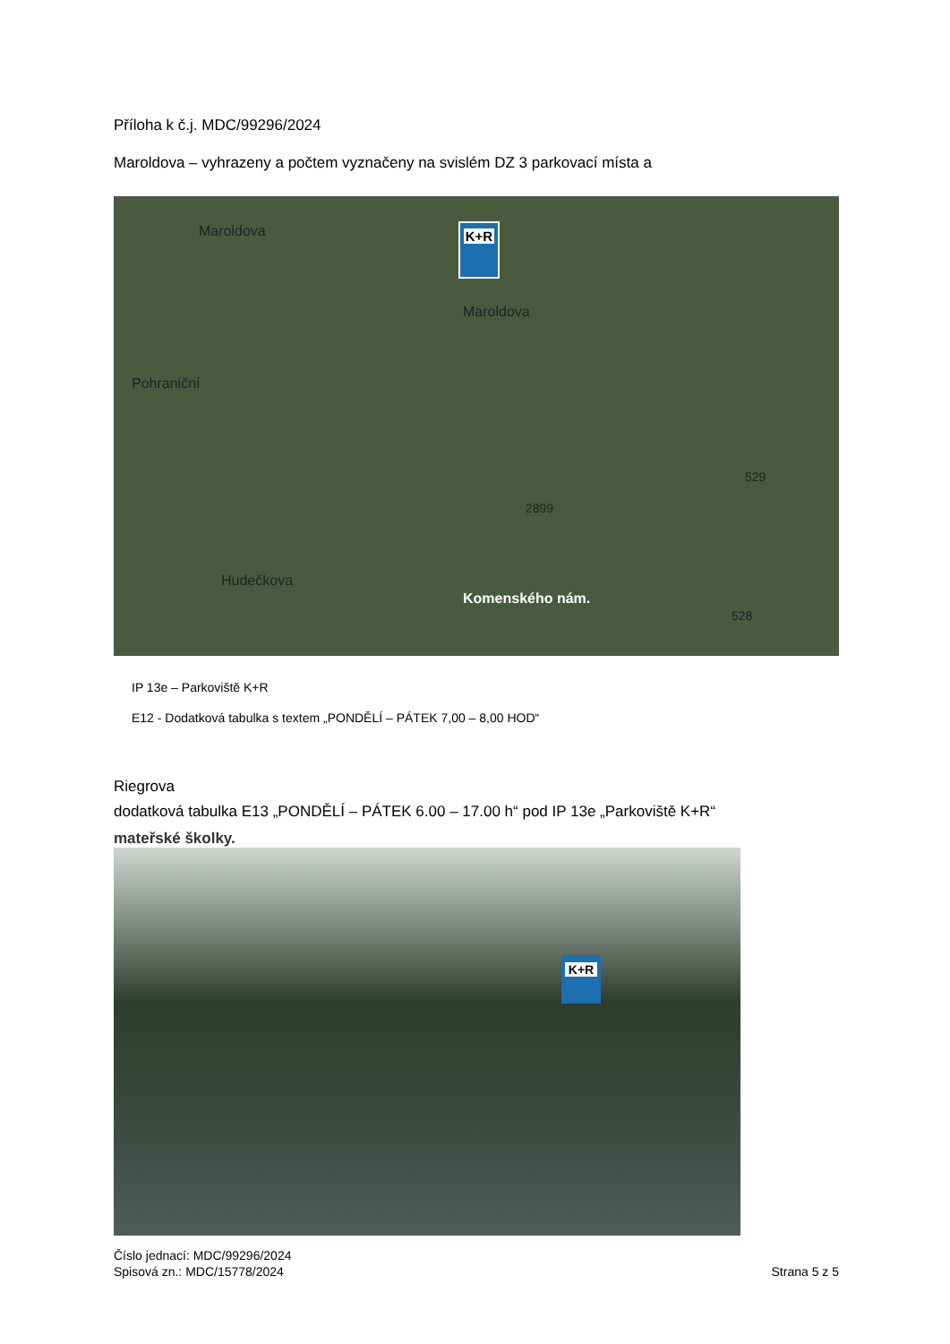Příloha k č.j. MDC/99296/2024
Maroldova – vyhrazeny a počtem vyznačeny na svislém DZ 3 parkovací místa a
Maroldova
Maroldova
Pohraniční
Hudečkova
Komenského nám.
2899
529
528
K+R
IP 13e – Parkoviště K+R
E12 - Dodatková tabulka s textem „PONDĚLÍ – PÁTEK 7,00 – 8,00 HOD“
Riegrova
dodatková tabulka E13 „PONDĚLÍ – PÁTEK 6.00 – 17.00 h“ pod IP 13e „Parkoviště K+R“
mateřské školky.
K+R
Číslo jednací: MDC/99296/2024
Spisová zn.: MDC/15778/2024
Strana 5 z 5